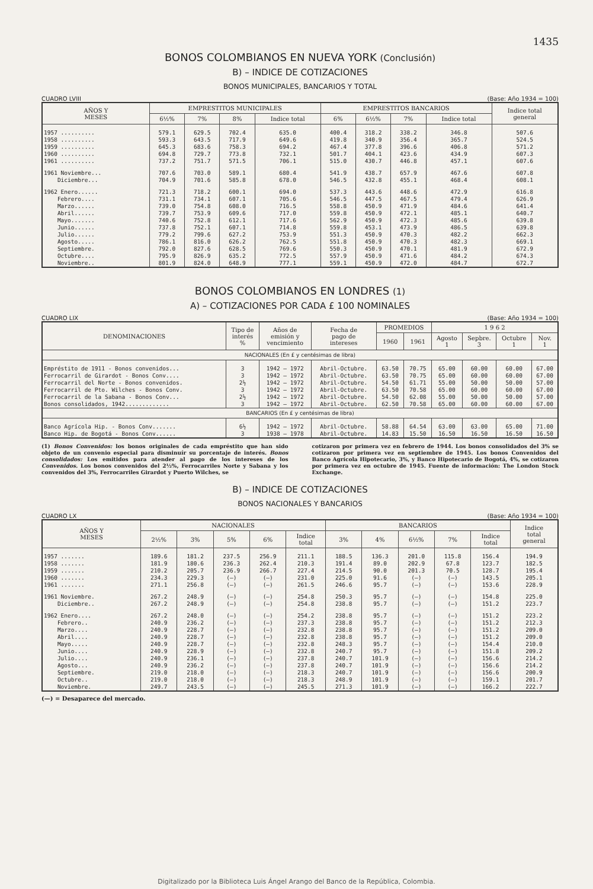1435
BONOS COLOMBIANOS EN NUEVA YORK (Conclusión)
B) – INDICE DE COTIZACIONES
BONOS MUNICIPALES, BANCARIOS Y TOTAL
CUADRO LVIII (Base: Año 1934 = 100)
| AÑOS Y MESES | EMPRESTITOS MUNICIPALES | | | | EMPRESTITOS BANCARIOS | | | | Indice total general |
| --- | --- | --- | --- | --- | --- | --- | --- | --- | --- |
| | 6½% | 7% | 8% | Indice total | 6% | 6½% | 7% | Indice total | |
| 1957 .......... | 579.1 | 629.5 | 702.4 | 635.0 | 400.4 | 318.2 | 338.2 | 346.8 | 507.6 |
| 1958 .......... | 593.3 | 643.5 | 717.9 | 649.6 | 419.8 | 340.9 | 356.4 | 365.7 | 524.5 |
| 1959 .......... | 645.3 | 683.6 | 758.3 | 694.2 | 467.4 | 377.8 | 396.6 | 406.8 | 571.2 |
| 1960 .......... | 694.8 | 729.7 | 773.8 | 732.1 | 501.7 | 404.1 | 423.6 | 434.9 | 607.3 |
| 1961 .......... | 737.2 | 751.7 | 571.5 | 706.1 | 515.0 | 430.7 | 446.8 | 457.1 | 607.6 |
| 1961 Noviembre... | 707.6 | 703.0 | 589.1 | 680.4 | 541.9 | 438.7 | 657.9 | 467.6 | 607.8 |
| Diciembre... | 704.9 | 701.6 | 585.8 | 678.0 | 546.5 | 432.8 | 455.1 | 468.4 | 608.1 |
| 1962 Enero...... | 721.3 | 718.2 | 600.1 | 694.0 | 537.3 | 443.6 | 448.6 | 472.9 | 616.8 |
| Febrero.... | 731.1 | 734.1 | 607.1 | 705.6 | 546.5 | 447.5 | 467.5 | 479.4 | 626.9 |
| Marzo...... | 739.0 | 754.8 | 608.0 | 716.5 | 558.8 | 450.9 | 471.9 | 484.6 | 641.4 |
| Abril...... | 739.7 | 753.9 | 609.6 | 717.0 | 559.8 | 450.9 | 472.1 | 485.1 | 640.7 |
| Mayo....... | 740.6 | 752.8 | 612.1 | 717.6 | 562.9 | 450.9 | 472.3 | 485.6 | 639.8 |
| Junio...... | 737.8 | 752.1 | 607.1 | 714.8 | 559.8 | 453.1 | 473.9 | 486.5 | 639.8 |
| Julio...... | 779.2 | 799.6 | 627.2 | 753.9 | 551.3 | 450.9 | 470.3 | 482.2 | 662.3 |
| Agosto..... | 786.1 | 816.0 | 626.2 | 762.5 | 551.8 | 450.9 | 470.3 | 482.3 | 669.1 |
| Septiembre. | 792.0 | 827.6 | 628.5 | 769.6 | 550.3 | 450.9 | 470.1 | 481.9 | 672.9 |
| Octubre.... | 795.9 | 826.9 | 635.2 | 772.5 | 557.9 | 450.9 | 471.6 | 484.2 | 674.3 |
| Noviembre.. | 801.9 | 824.0 | 648.9 | 777.1 | 559.1 | 450.9 | 472.0 | 484.7 | 672.7 |
BONOS COLOMBIANOS EN LONDRES (1)
A) – COTIZACIONES POR CADA £ 100 NOMINALES
CUADRO LIX (Base: Año 1934 = 100)
| DENOMINACIONES | Tipo de interés % | Años de emisión y vencimiento | Fecha de pago de intereses | PROMEDIOS | | 1 9 6 2 | | | |
| --- | --- | --- | --- | --- | --- | --- | --- | --- | --- |
| | | | | 1960 | 1961 | Agosto 1 | Sepbre. 3 | Octubre 1 | Nov. 1 |
| NACIONALES (En £ y centésimas de libra) | | | | | | | | | |
| Empréstito de 1911 - Bonos convenidos... | 3 | 1942 — 1972 | Abril-Octubre. | 63.50 | 70.75 | 65.00 | 60.00 | 60.00 | 67.00 |
| Ferrocarril de Girardot - Bonos Conv.... | 3 | 1942 — 1972 | Abril-Octubre. | 63.50 | 70.75 | 65.00 | 60.00 | 60.00 | 67.00 |
| Ferrocarril del Norte - Bonos convenidos. | 2½ | 1942 — 1972 | Abril-Octubre. | 54.50 | 61.71 | 55.00 | 50.00 | 50.00 | 57.00 |
| Ferrocarril de Pto. Wilches - Bonos Conv. | 3 | 1942 — 1972 | Abril-Octubre. | 63.50 | 70.58 | 65.00 | 60.00 | 60.00 | 67.00 |
| Ferrocarril de la Sabana - Bonos Conv... | 2½ | 1942 — 1972 | Abril-Octubre. | 54.50 | 62.08 | 55.00 | 50.00 | 50.00 | 57.00 |
| Bonos consolidados, 1942............. | 3 | 1942 — 1972 | Abril-Octubre. | 62.50 | 70.58 | 65.00 | 60.00 | 60.00 | 67.00 |
| BANCARIOS (En £ y centésimas de libra) | | | | | | | | | |
| Banco Agrícola Hip. - Bonos Conv....... | 6½ | 1942 — 1972 | Abril-Octubre. | 58.88 | 64.54 | 63.00 | 63.00 | 65.00 | 71.00 |
| Banco Hip. de Bogotá - Bonos Conv...... | 3 | 1938 — 1978 | Abril-Octubre. | 14.83 | 15.50 | 16.50 | 16.50 | 16.50 | 16.50 |
(1) Bonos Convenidos: los bonos originales de cada empréstito que han sido objeto de un convenio especial para disminuír su porcentaje de interés. Bonos consolidados: Los emitidos para atender al pago de los intereses de los Convenidos. Los bonos convenidos del 2½%, Ferrocarriles Norte y Sabana y los convenidos del 3%, Ferrocarriles Girardot y Puerto Wilches, se
cotizaron por primera vez en febrero de 1944. Los bonos consolidados del 3% se cotizaron por primera vez en septiembre de 1945. Los bonos Convenidos del Banco Agrícola Hipotecario, 3%, y Banco Hipotecario de Bogotá, 4%, se cotizaron por primera vez en octubre de 1945. Fuente de información: The London Stock Exchange.
B) – INDICE DE COTIZACIONES
BONOS NACIONALES Y BANCARIOS
CUADRO LX (Base: Año 1934 = 100)
| AÑOS Y MESES | NACIONALES | | | | | BANCARIOS | | | | | Indice total general |
| --- | --- | --- | --- | --- | --- | --- | --- | --- | --- | --- | --- |
| | 2½% | 3% | 5% | 6% | Indice total | 3% | 4% | 6½% | 7% | Indice total | |
| 1957 ....... | 189.6 | 181.2 | 237.5 | 256.9 | 211.1 | 188.5 | 136.3 | 201.0 | 115.8 | 156.4 | 194.9 |
| 1958 ....... | 181.9 | 180.6 | 236.3 | 262.4 | 210.3 | 191.4 | 89.0 | 202.9 | 67.8 | 123.7 | 182.5 |
| 1959 ....... | 210.2 | 205.7 | 236.9 | 266.7 | 227.4 | 214.5 | 90.0 | 201.3 | 70.5 | 128.7 | 195.4 |
| 1960 ....... | 234.3 | 229.3 | (—) | (—) | 231.0 | 225.0 | 91.6 | (—) | (—) | 143.5 | 205.1 |
| 1961 ....... | 271.1 | 256.8 | (—) | (—) | 261.5 | 246.6 | 95.7 | (—) | (—) | 153.6 | 228.9 |
| 1961 Noviembre. | 267.2 | 248.9 | (—) | (—) | 254.8 | 250.3 | 95.7 | (—) | (—) | 154.8 | 225.0 |
| Diciembre.. | 267.2 | 248.9 | (—) | (—) | 254.8 | 238.8 | 95.7 | (—) | (—) | 151.2 | 223.7 |
| 1962 Enero.... | 267.2 | 248.0 | (—) | (—) | 254.2 | 238.8 | 95.7 | (—) | (—) | 151.2 | 223.2 |
| Febrero.. | 240.9 | 236.2 | (—) | (—) | 237.3 | 238.8 | 95.7 | (—) | (—) | 151.2 | 212.3 |
| Marzo.... | 240.9 | 228.7 | (—) | (—) | 232.8 | 238.8 | 95.7 | (—) | (—) | 151.2 | 209.0 |
| Abril.... | 240.9 | 228.7 | (—) | (—) | 232.8 | 238.8 | 95.7 | (—) | (—) | 151.2 | 209.0 |
| Mayo..... | 240.9 | 228.7 | (—) | (—) | 232.8 | 248.3 | 95.7 | (—) | (—) | 154.4 | 210.0 |
| Junio.... | 240.9 | 228.9 | (—) | (—) | 232.8 | 240.7 | 95.7 | (—) | (—) | 151.8 | 209.2 |
| Julio.... | 240.9 | 236.1 | (—) | (—) | 237.8 | 240.7 | 101.9 | (—) | (—) | 156.6 | 214.2 |
| Agosto... | 240.9 | 236.2 | (—) | (—) | 237.8 | 240.7 | 101.9 | (—) | (—) | 156.6 | 214.2 |
| Septiembre. | 219.0 | 218.0 | (—) | (—) | 218.3 | 240.7 | 101.9 | (—) | (—) | 156.6 | 200.9 |
| Octubre.. | 219.0 | 218.0 | (—) | (—) | 218.3 | 248.9 | 101.9 | (—) | (—) | 159.1 | 201.7 |
| Noviembre. | 249.7 | 243.5 | (—) | (—) | 245.5 | 271.3 | 101.9 | (—) | (—) | 166.2 | 222.7 |
(—) = Desaparece del mercado.
Digitalizado por la Biblioteca Luis Ángel Arango del Banco de la República, Colombia.